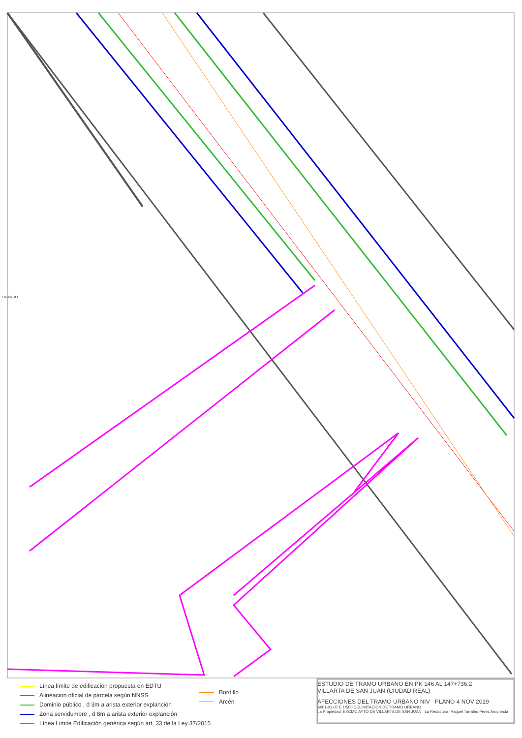FIRMADO
Línea límite de edificación propuesta en EDTU
Alineacion oficial de parcela según NNSS
Dominio público , d 3m a arista exterior explanción
Zona servidumbre , d 8m a arista exterior explanción
Línea Limite Edificación genérica según art. 33 de la Ley 37/2015
Bordillo
Arcén
ESTUDIO DE TRAMO URBANO EN PK 146 AL 147+736,2
VILLARTA DE SAN JUAN (CIUDAD REAL)
AFECCIONES DEL TRAMO URBANO NIV PLANO 4 NOV 2019
A001-01-07 E 1/500 DELIMITACION DE TRAMO URBANO
La Propiedad: EXCMO AYTO DE VILLARTA DE SAN JUAN La Redactora: Raquel Torralbo Perez Arquitecta